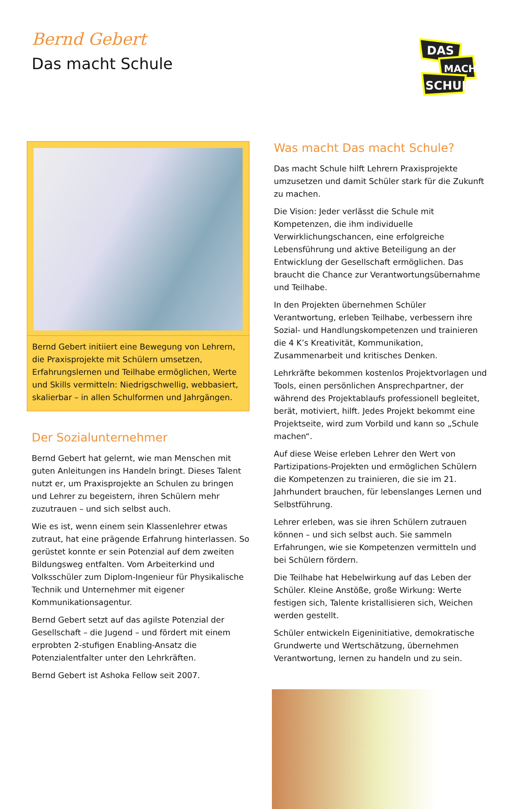Bernd Gebert
Das macht Schule
DAS
MACHT
SCHULE
Bernd Gebert initiiert eine Bewegung von Lehrern, die Praxisprojekte mit Schülern umsetzen, Erfahrungslernen und Teilhabe ermöglichen, Werte und Skills vermitteln: Niedrigschwellig, webbasiert, skalierbar – in allen Schulformen und Jahrgängen.
Der Sozialunternehmer
Bernd Gebert hat gelernt, wie man Menschen mit guten Anleitungen ins Handeln bringt. Dieses Talent nutzt er, um Praxisprojekte an Schulen zu bringen und Lehrer zu begeistern, ihren Schülern mehr zuzutrauen – und sich selbst auch.
Wie es ist, wenn einem sein Klassenlehrer etwas zutraut, hat eine prägende Erfahrung hinterlassen. So gerüstet konnte er sein Potenzial auf dem zweiten Bildungsweg entfalten. Vom Arbeiterkind und Volksschüler zum Diplom-Ingenieur für Physikalische Technik und Unternehmer mit eigener Kommunikationsagentur.
Bernd Gebert setzt auf das agilste Potenzial der Gesellschaft – die Jugend – und fördert mit einem erprobten 2-stufigen Enabling-Ansatz die Potenzialentfalter unter den Lehrkräften.
Bernd Gebert ist Ashoka Fellow seit 2007.
Was macht Das macht Schule?
Das macht Schule hilft Lehrern Praxisprojekte umzusetzen und damit Schüler stark für die Zukunft zu machen.
Die Vision: Jeder verlässt die Schule mit Kompetenzen, die ihm individuelle Verwirklichungschancen, eine erfolgreiche Lebensführung und aktive Beteiligung an der Entwicklung der Gesellschaft ermöglichen. Das braucht die Chance zur Verantwortungsübernahme und Teilhabe.
In den Projekten übernehmen Schüler Verantwortung, erleben Teilhabe, verbessern ihre Sozial- und Handlungskompetenzen und trainieren die 4 K’s Kreativität, Kommunikation, Zusammenarbeit und kritisches Denken.
Lehrkräfte bekommen kostenlos Projektvorlagen und Tools, einen persönlichen Ansprechpartner, der während des Projektablaufs professionell begleitet, berät, motiviert, hilft. Jedes Projekt bekommt eine Projektseite, wird zum Vorbild und kann so „Schule machen“.
Auf diese Weise erleben Lehrer den Wert von Partizipations-Projekten und ermöglichen Schülern die Kompetenzen zu trainieren, die sie im 21. Jahrhundert brauchen, für lebenslanges Lernen und Selbstführung.
Lehrer erleben, was sie ihren Schülern zutrauen können – und sich selbst auch. Sie sammeln Erfahrungen, wie sie Kompetenzen vermitteln und bei Schülern fördern.
Die Teilhabe hat Hebelwirkung auf das Leben der Schüler. Kleine Anstöße, große Wirkung: Werte festigen sich, Talente kristallisieren sich, Weichen werden gestellt.
Schüler entwickeln Eigeninitiative, demokratische Grundwerte und Wertschätzung, übernehmen Verantwortung, lernen zu handeln und zu sein.